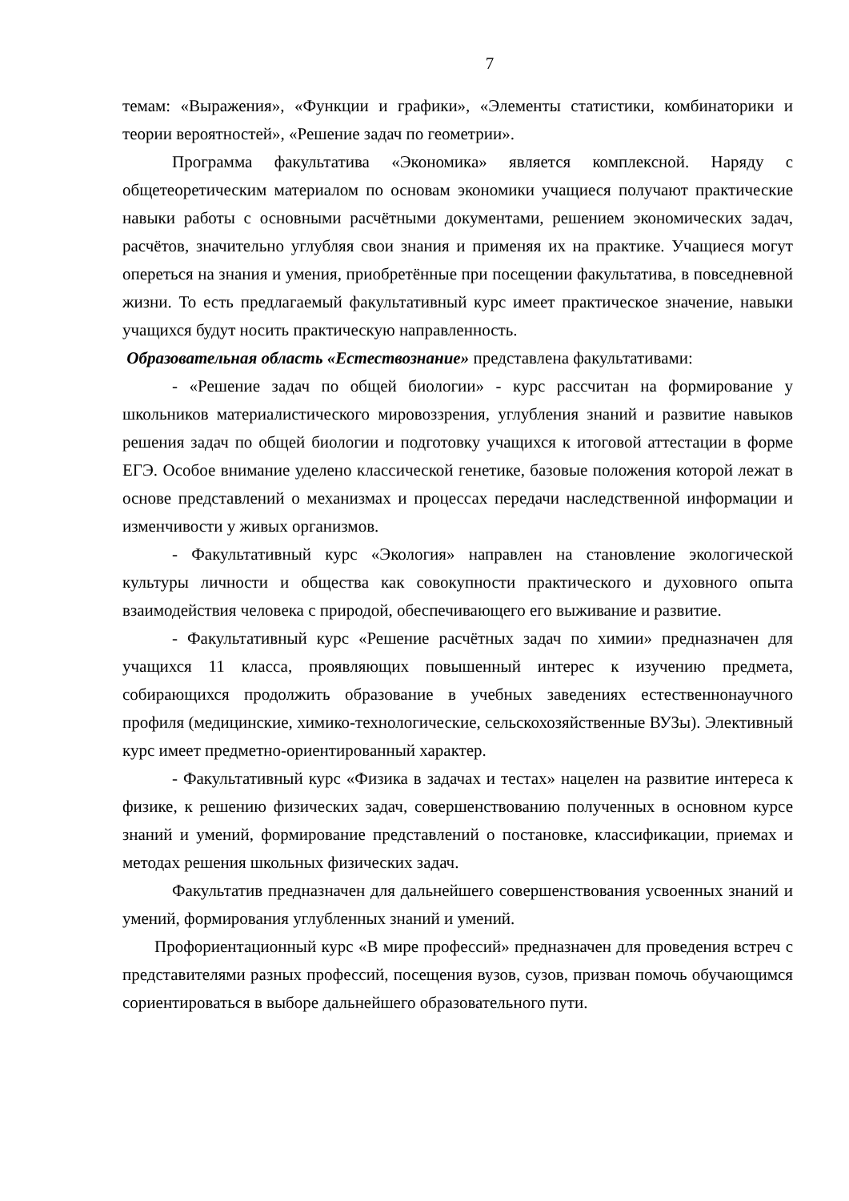7
темам: «Выражения», «Функции и графики», «Элементы статистики, комбинаторики и теории вероятностей», «Решение задач по геометрии».
Программа факультатива «Экономика» является комплексной. Наряду с общетеоретическим материалом по основам экономики учащиеся получают практические навыки работы с основными расчётными документами, решением экономических задач, расчётов, значительно углубляя свои знания и применяя их на практике. Учащиеся могут опереться на знания и умения, приобретённые при посещении факультатива, в повседневной жизни. То есть предлагаемый факультативный курс имеет практическое значение, навыки учащихся будут носить практическую направленность.
Образовательная область «Естествознание» представлена факультативами:
- «Решение задач по общей биологии» - курс рассчитан на формирование у школьников материалистического мировоззрения, углубления знаний и развитие навыков решения задач по общей биологии и подготовку учащихся к итоговой аттестации в форме ЕГЭ. Особое внимание уделено классической генетике, базовые положения которой лежат в основе представлений о механизмах и процессах передачи наследственной информации и изменчивости у живых организмов.
- Факультативный курс «Экология» направлен на становление экологической культуры личности и общества как совокупности практического и духовного опыта взаимодействия человека с природой, обеспечивающего его выживание и развитие.
- Факультативный курс «Решение расчётных задач по химии» предназначен для учащихся 11 класса, проявляющих повышенный интерес к изучению предмета, собирающихся продолжить образование в учебных заведениях естественнонаучного профиля (медицинские, химико-технологические, сельскохозяйственные ВУЗы). Элективный курс имеет предметно-ориентированный характер.
- Факультативный курс «Физика в задачах и тестах» нацелен на развитие интереса к физике, к решению физических задач, совершенствованию полученных в основном курсе знаний и умений, формирование представлений о постановке, классификации, приемах и методах решения школьных физических задач.
Факультатив предназначен для дальнейшего совершенствования усвоенных знаний и умений, формирования углубленных знаний и умений.
Профориентационный курс «В мире профессий» предназначен для проведения встреч с представителями разных профессий, посещения вузов, сузов, призван помочь обучающимся сориентироваться в выборе дальнейшего образовательного пути.